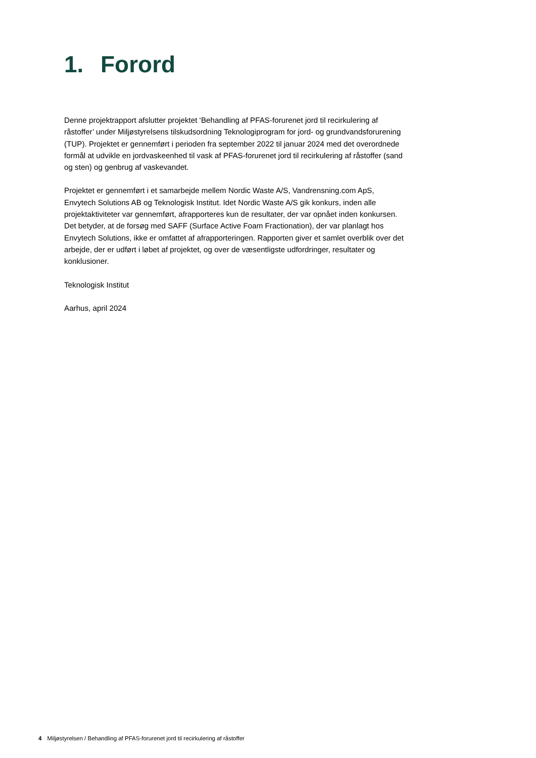1. Forord
Denne projektrapport afslutter projektet ‘Behandling af PFAS-forurenet jord til recirkulering af råstoffer’ under Miljøstyrelsens tilskudsordning Teknologiprogram for jord- og grundvandsforurening (TUP). Projektet er gennemført i perioden fra september 2022 til januar 2024 med det overordnede formål at udvikle en jordvaskeenhed til vask af PFAS-forurenet jord til recirkulering af råstoffer (sand og sten) og genbrug af vaskevandet.
Projektet er gennemført i et samarbejde mellem Nordic Waste A/S, Vandrensning.com ApS, Envytech Solutions AB og Teknologisk Institut. Idet Nordic Waste A/S gik konkurs, inden alle projektaktiviteter var gennemført, afrapporteres kun de resultater, der var opnået inden konkursen. Det betyder, at de forsøg med SAFF (Surface Active Foam Fractionation), der var planlagt hos Envytech Solutions, ikke er omfattet af afrapporteringen. Rapporten giver et samlet overblik over det arbejde, der er udført i løbet af projektet, og over de væsentligste udfordringer, resultater og konklusioner.
Teknologisk Institut
Aarhus, april 2024
4 Miljøstyrelsen / Behandling af PFAS-forurenet jord til recirkulering af råstoffer